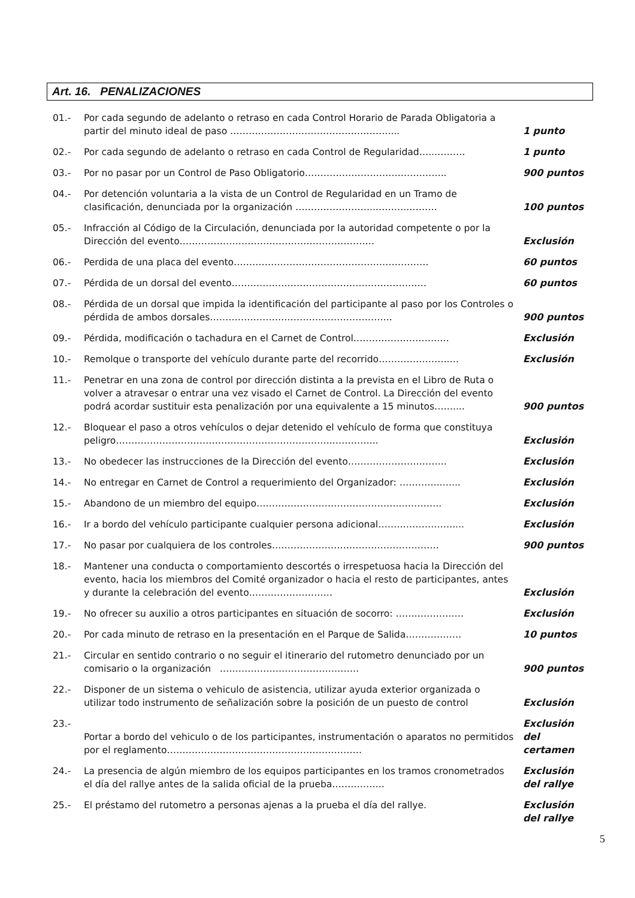Art. 16. PENALIZACIONES
| 01.- | Por cada segundo de adelanto o retraso en cada Control Horario de Parada Obligatoria a partir del minuto ideal de paso …………………………………………….... | 1 punto |
| 02.- | Por cada segundo de adelanto o retraso en cada Control de Regularidad…...……… | 1 punto |
| 03.- | Por no pasar por un Control de Paso Obligatorio…………………………..………….. | 900 puntos |
| 04.- | Por detención voluntaria a la vista de un Control de Regularidad en un Tramo de clasificación, denunciada por la organización ……………………..………..……… | 100 puntos |
| 05.- | Infracción al Código de la Circulación, denunciada por la autoridad competente o por la Dirección del evento……………………………………………………… | Exclusión |
| 06.- | Perdida de una placa del evento……………………………………………………… | 60 puntos |
| 07.- | Pérdida de un dorsal del evento……………………………………………………… | 60 puntos |
| 08.- | Pérdida de un dorsal que impida la identificación del participante al paso por los Controles o pérdida de ambos dorsales………………………………………………….. | 900 puntos |
| 09.- | Pérdida, modificación o tachadura en el Carnet de Control……………………….… | Exclusión |
| 10.- | Remolque o transporte del vehículo durante parte del recorrido…………………..… | Exclusión |
| 11.- | Penetrar en una zona de control por dirección distinta a la prevista en el Libro de Ruta o volver a atravesar o entrar una vez visado el Carnet de Control. La Dirección del evento podrá acordar sustituir esta penalización por una equivalente a 15 minutos…….... | 900 puntos |
| 12.- | Bloquear el paso a otros vehículos o dejar detenido el vehículo de forma que constituya peligro……………………………………………………………..………….. | Exclusión |
| 13.- | No obedecer las instrucciones de la Dirección del evento………………………….. | Exclusión |
| 14.- | No entregar en Carnet de Control a requerimiento del Organizador: …………..…... | Exclusión |
| 15.- | Abandono de un miembro del equipo……………………………………….………….. | Exclusión |
| 16.- | Ir a bordo del vehículo participante cualquier persona adicional…………………….... | Exclusión |
| 17.- | No pasar por cualquiera de los controles……………………………………………… | 900 puntos |
| 18.- | Mantener una conducta o comportamiento descortés o irrespetuosa hacia la Dirección del evento, hacia los miembros del Comité organizador o hacia el resto de participantes, antes y durante la celebración del evento……………………… | Exclusión |
| 19.- | No ofrecer su auxilio a otros participantes en situación de socorro: ……………….… | Exclusión |
| 20.- | Por cada minuto de retraso en la presentación en el Parque de Salida……………… | 10 puntos |
| 21.- | Circular en sentido contrario o no seguir el itinerario del rutometro denunciado por un comisario o la organización ……………………………………… | 900 puntos |
| 22.- | Disponer de un sistema o vehiculo de asistencia, utilizar ayuda exterior organizada o utilizar todo instrumento de señalización sobre la posición de un puesto de control | Exclusión |
| 23.- | Portar a bordo del vehiculo o de los participantes, instrumentación o aparatos no permitidos por el reglamento……………………………………………………… | Exclusión del certamen |
| 24.- | La presencia de algún miembro de los equipos participantes en los tramos cronometrados el día del rallye antes de la salida oficial de la prueba…………….. | Exclusión del rallye |
| 25.- | El préstamo del rutometro a personas ajenas a la prueba el día del rallye. | Exclusión del rallye |
5